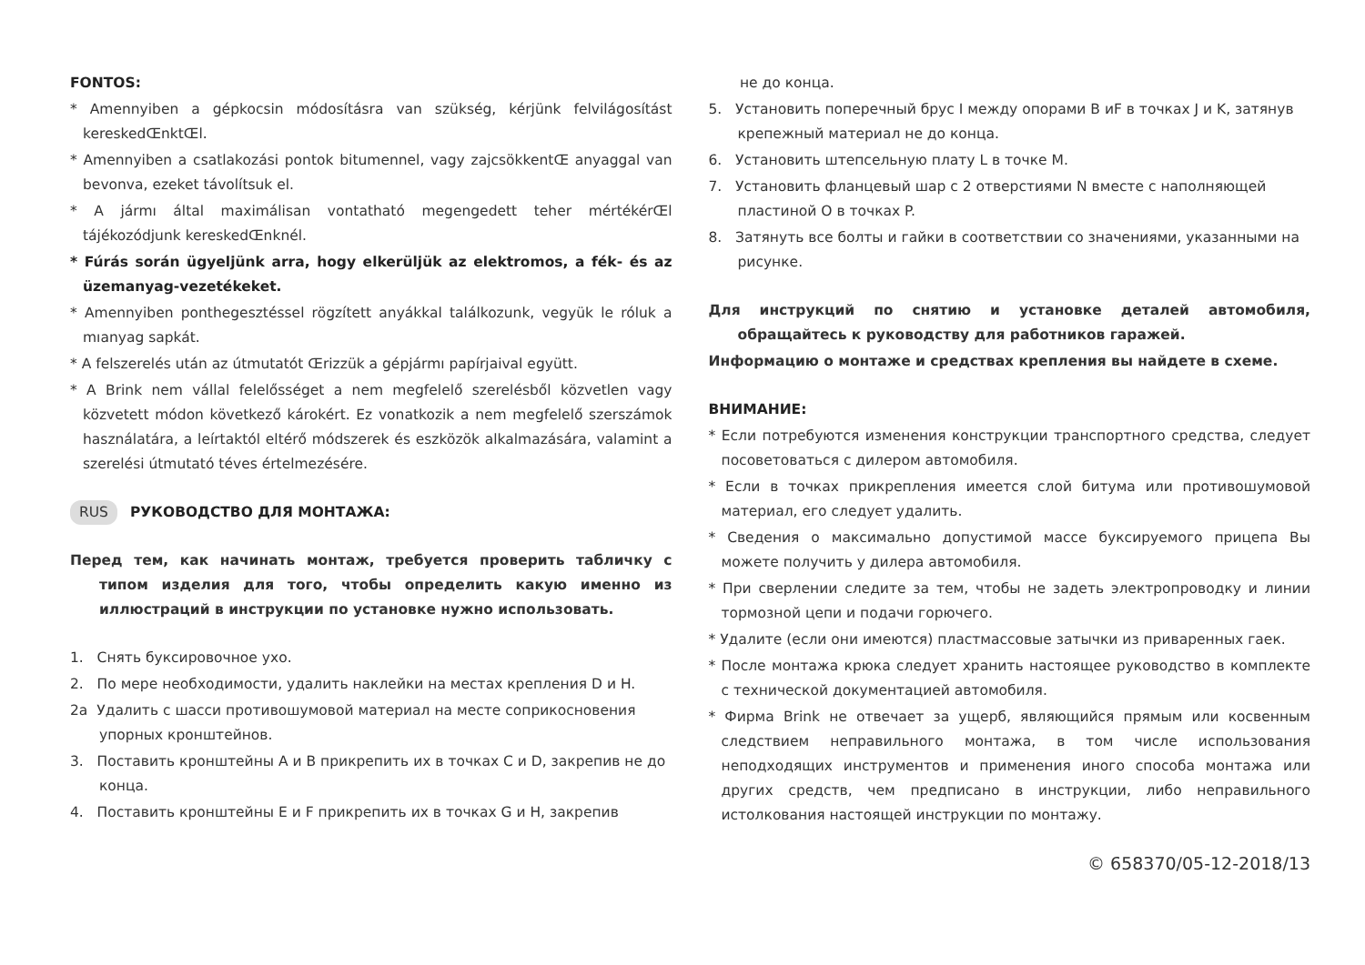FONTOS:
* Amennyiben a gépkocsin módosításra van szükség, kérjünk felvilágosítást kereskedŒnktŒl.
* Amennyiben a csatlakozási pontok bitumennel, vagy zajcsökkentŒ anyaggal van bevonva, ezeket távolítsuk el.
* A jármı által maximálisan vontatható megengedett teher mértékérŒl tájékozódjunk kereskedŒnknél.
* Fúrás során ügyeljünk arra, hogy elkerüljük az elektromos, a fék- és az üzemanyag-vezetékeket.
* Amennyiben ponthegesztéssel rögzített anyákkal találkozunk, vegyük le róluk a mıanyag sapkát.
* A felszerelés után az útmutatót Œrizzük a gépjármı papírjaival együtt.
* A Brink nem vállal felelősséget a nem megfelelő szerelésből közvetlen vagy közvetett módon következő károkért. Ez vonatkozik a nem megfelelő szerszámok használatára, a leírtaktól eltérő módszerek és eszközök alkalmazására, valamint a szerelési útmutató téves értelmezésére.
RUS РУКОВОДСТВО ДЛЯ МОНТАЖА:
Перед тем, как начинать монтаж, требуется проверить табличку с типом изделия для того, чтобы определить какую именно из иллюстраций в инструкции по установке нужно использовать.
1. Снять буксировочное ухо.
2. По мере необходимости, удалить наклейки на местах крепления D и H.
2a Удалить с шасси противошумовой материал на месте соприкосновения упорных кронштейнов.
3. Поставить кронштейны A и B прикрепить их в точках C и D, закрепив не до конца.
4. Поставить кронштейны E и F прикрепить их в точках G и H, закрепив
не до конца.
5. Установить поперечный брус I между опорами B иF в точках J и K, затянув крепежный материал не до конца.
6. Установить штепсельную плату L в точке M.
7. Установить фланцевый шар с 2 отверстиями N вместе с наполняющей пластиной O в точках P.
8. Затянуть все болты и гайки в соответствии со значениями, указанными на рисунке.
Для инструкций по снятию и установке деталей автомобиля, обращайтесь к руководству для работников гаражей.
Информацию о монтаже и средствах крепления вы найдете в схеме.
ВНИМАНИЕ:
* Если потребуются изменения конструкции транспортного средства, следует посоветоваться с дилером автомобиля.
* Если в точках прикрепления имеется слой битума или противошумовой материал, его следует удалить.
* Сведения о максимально допустимой массе буксируемого прицепа Вы можете получить у дилера автомобиля.
* При сверлении следите за тем, чтобы не задеть электропроводку и линии тормозной цепи и подачи горючего.
* Удалите (если они имеются) пластмассовые затычки из приваренных гаек.
* После монтажа крюка следует хранить настоящее руководство в комплекте с технической документацией автомобиля.
* Фирма Brink не отвечает за ущерб, являющийся прямым или косвенным следствием неправильного монтажа, в том числе использования неподходящих инструментов и применения иного способа монтажа или других средств, чем предписано в инструкции, либо неправильного истолкования настоящей инструкции по монтажу.
© 658370/05-12-2018/13